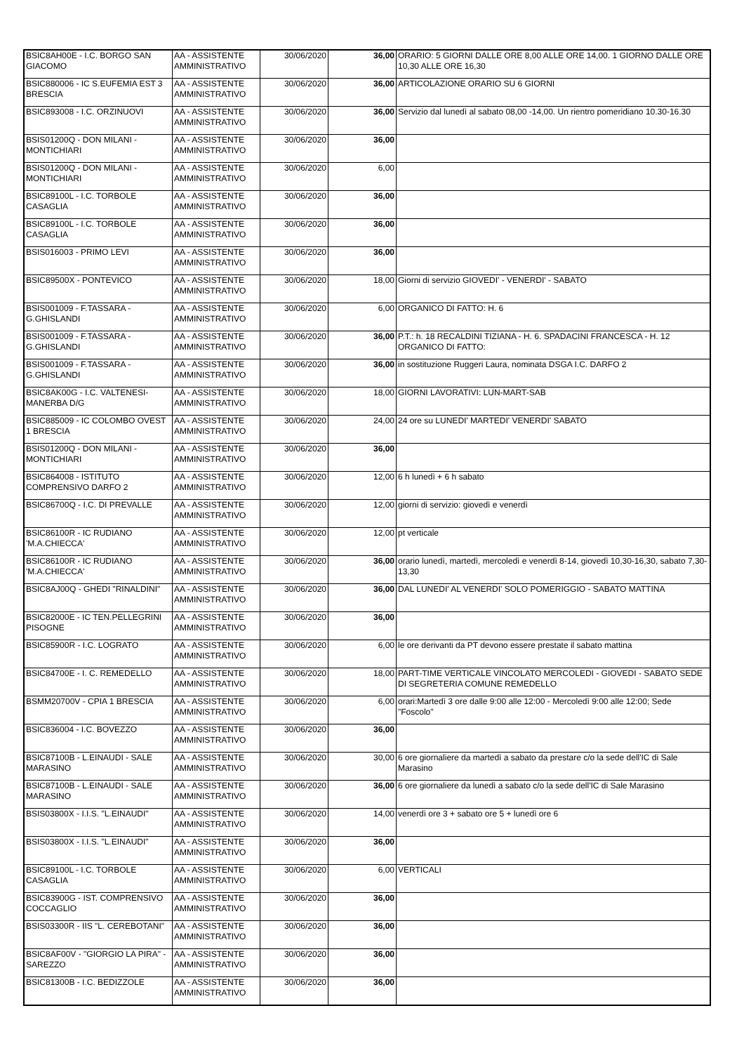| BSIC8AH00E - I.C. BORGO SAN GIACOMO | AA - ASSISTENTE AMMINISTRATIVO | 30/06/2020 | 36,00 | ORARIO: 5 GIORNI DALLE ORE 8,00 ALLE ORE 14,00. 1 GIORNO DALLE ORE 10,30 ALLE ORE 16,30 |
| BSIC880006 - IC S.EUFEMIA EST 3 BRESCIA | AA - ASSISTENTE AMMINISTRATIVO | 30/06/2020 | 36,00 | ARTICOLAZIONE ORARIO SU 6 GIORNI |
| BSIC893008 - I.C. ORZINUOVI | AA - ASSISTENTE AMMINISTRATIVO | 30/06/2020 | 36,00 | Servizio dal lunedì al sabato 08,00 -14,00. Un rientro pomeridiano 10.30-16.30 |
| BSIS01200Q - DON MILANI - MONTICHIARI | AA - ASSISTENTE AMMINISTRATIVO | 30/06/2020 | 36,00 | |
| BSIS01200Q - DON MILANI - MONTICHIARI | AA - ASSISTENTE AMMINISTRATIVO | 30/06/2020 | 6,00 | |
| BSIC89100L - I.C. TORBOLE CASAGLIA | AA - ASSISTENTE AMMINISTRATIVO | 30/06/2020 | 36,00 | |
| BSIC89100L - I.C. TORBOLE CASAGLIA | AA - ASSISTENTE AMMINISTRATIVO | 30/06/2020 | 36,00 | |
| BSIS016003 - PRIMO LEVI | AA - ASSISTENTE AMMINISTRATIVO | 30/06/2020 | 36,00 | |
| BSIC89500X - PONTEVICO | AA - ASSISTENTE AMMINISTRATIVO | 30/06/2020 | 18,00 | Giorni di servizio GIOVEDI' - VENERDI' - SABATO |
| BSIS001009 - F.TASSARA - G.GHISLANDI | AA - ASSISTENTE AMMINISTRATIVO | 30/06/2020 | 6,00 | ORGANICO DI FATTO: H. 6 |
| BSIS001009 - F.TASSARA - G.GHISLANDI | AA - ASSISTENTE AMMINISTRATIVO | 30/06/2020 | 36,00 | P.T.: h. 18 RECALDINI TIZIANA - H. 6. SPADACINI FRANCESCA - H. 12 ORGANICO DI FATTO: |
| BSIS001009 - F.TASSARA - G.GHISLANDI | AA - ASSISTENTE AMMINISTRATIVO | 30/06/2020 | 36,00 | in sostituzione Ruggeri Laura, nominata DSGA I.C. DARFO 2 |
| BSIC8AK00G - I.C. VALTENESI-MANERBA D/G | AA - ASSISTENTE AMMINISTRATIVO | 30/06/2020 | 18,00 | GIORNI LAVORATIVI: LUN-MART-SAB |
| BSIC885009 - IC COLOMBO OVEST 1 BRESCIA | AA - ASSISTENTE AMMINISTRATIVO | 30/06/2020 | 24,00 | 24 ore su LUNEDI' MARTEDI' VENERDI' SABATO |
| BSIS01200Q - DON MILANI - MONTICHIARI | AA - ASSISTENTE AMMINISTRATIVO | 30/06/2020 | 36,00 | |
| BSIC864008 - ISTITUTO COMPRENSIVO DARFO 2 | AA - ASSISTENTE AMMINISTRATIVO | 30/06/2020 | 12,00 | 6 h lunedì + 6 h sabato |
| BSIC86700Q - I.C. DI PREVALLE | AA - ASSISTENTE AMMINISTRATIVO | 30/06/2020 | 12,00 | giorni di servizio: giovedì e venerdì |
| BSIC86100R - IC RUDIANO 'M.A.CHIECCA' | AA - ASSISTENTE AMMINISTRATIVO | 30/06/2020 | 12,00 | pt verticale |
| BSIC86100R - IC RUDIANO 'M.A.CHIECCA' | AA - ASSISTENTE AMMINISTRATIVO | 30/06/2020 | 36,00 | orario lunedì, martedì, mercoledì e venerdì 8-14, giovedì 10,30-16,30, sabato 7,30-13,30 |
| BSIC8AJ00Q - GHEDI "RINALDINI" | AA - ASSISTENTE AMMINISTRATIVO | 30/06/2020 | 36,00 | DAL LUNEDI' AL VENERDI' SOLO POMERIGGIO - SABATO MATTINA |
| BSIC82000E - IC TEN.PELLEGRINI PISOGNE | AA - ASSISTENTE AMMINISTRATIVO | 30/06/2020 | 36,00 | |
| BSIC85900R - I.C. LOGRATO | AA - ASSISTENTE AMMINISTRATIVO | 30/06/2020 | 6,00 | le ore derivanti da PT devono essere prestate il sabato mattina |
| BSIC84700E - I. C. REMEDELLO | AA - ASSISTENTE AMMINISTRATIVO | 30/06/2020 | 18,00 | PART-TIME VERTICALE VINCOLATO MERCOLEDI - GIOVEDI - SABATO SEDE DI SEGRETERIA COMUNE REMEDELLO |
| BSMM20700V - CPIA 1 BRESCIA | AA - ASSISTENTE AMMINISTRATIVO | 30/06/2020 | 6,00 | orari:Martedì 3 ore dalle 9:00 alle 12:00 - Mercoledì 9:00 alle 12:00; Sede "Foscolo" |
| BSIC836004 - I.C. BOVEZZO | AA - ASSISTENTE AMMINISTRATIVO | 30/06/2020 | 36,00 | |
| BSIC87100B - L.EINAUDI - SALE MARASINO | AA - ASSISTENTE AMMINISTRATIVO | 30/06/2020 | 30,00 | 6 ore giornaliere da martedì a sabato da prestare c/o la sede dell'IC di Sale Marasino |
| BSIC87100B - L.EINAUDI - SALE MARASINO | AA - ASSISTENTE AMMINISTRATIVO | 30/06/2020 | 36,00 | 6 ore giornaliere da lunedì a sabato c/o la sede dell'IC di Sale Marasino |
| BSIS03800X - I.I.S. "L.EINAUDI" | AA - ASSISTENTE AMMINISTRATIVO | 30/06/2020 | 14,00 | venerdì ore 3 + sabato ore 5 + lunedì ore 6 |
| BSIS03800X - I.I.S. "L.EINAUDI" | AA - ASSISTENTE AMMINISTRATIVO | 30/06/2020 | 36,00 | |
| BSIC89100L - I.C. TORBOLE CASAGLIA | AA - ASSISTENTE AMMINISTRATIVO | 30/06/2020 | 6,00 | VERTICALI |
| BSIC83900G - IST. COMPRENSIVO COCCAGLIO | AA - ASSISTENTE AMMINISTRATIVO | 30/06/2020 | 36,00 | |
| BSIS03300R - IIS "L. CEREBOTANI" | AA - ASSISTENTE AMMINISTRATIVO | 30/06/2020 | 36,00 | |
| BSIC8AF00V - "GIORGIO LA PIRA" - SAREZZO | AA - ASSISTENTE AMMINISTRATIVO | 30/06/2020 | 36,00 | |
| BSIC81300B - I.C. BEDIZZOLE | AA - ASSISTENTE AMMINISTRATIVO | 30/06/2020 | 36,00 | |